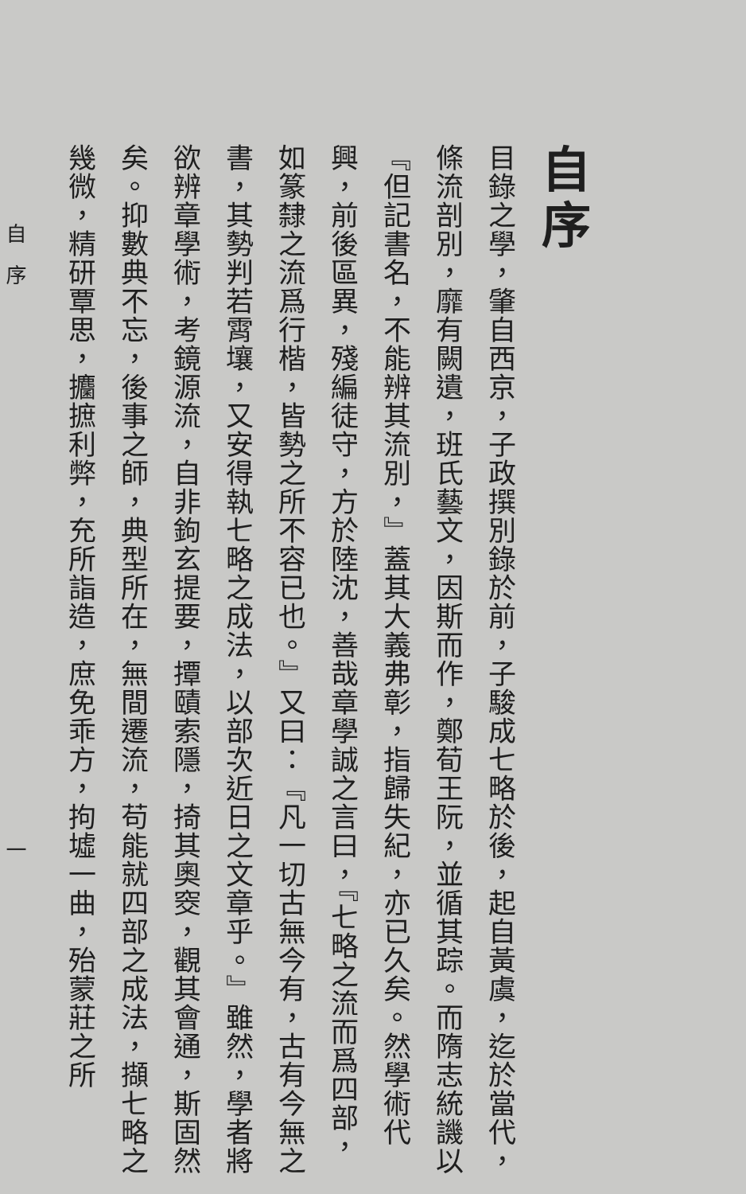自序
目錄之學，肇自西京，子政撰別錄於前，子駿成七略於後，起自黃虞，迄於當代，條流剖別，靡有闕遺，班氏藝文，因斯而作，鄭荀王阮，並循其踪。而隋志統譏以『但記書名，不能辨其流別，』蓋其大義弗彰，指歸失紀，亦已久矣。然學術代興，前後區異，殘編徒守，方於陸沈，善哉章學誠之言曰，『七略之流而爲四部，如篆隸之流爲行楷，皆勢之所不容已也。』又曰：『凡一切古無今有，古有今無之書，其勢判若霄壤，又安得執七略之成法，以部次近日之文章乎。』雖然，學者將欲辨章學術，考鏡源流，自非鉤玄提要，撢賾索隱，掎其奧窔，觀其會通，斯固然矣。抑數典不忘，後事之師，典型所在，無間遷流，苟能就四部之成法，擷七略之幾微，精研覃思，攟摭利弊，充所詣造，庶免乖方，拘墟一曲，殆蒙莊之所
自　序 一